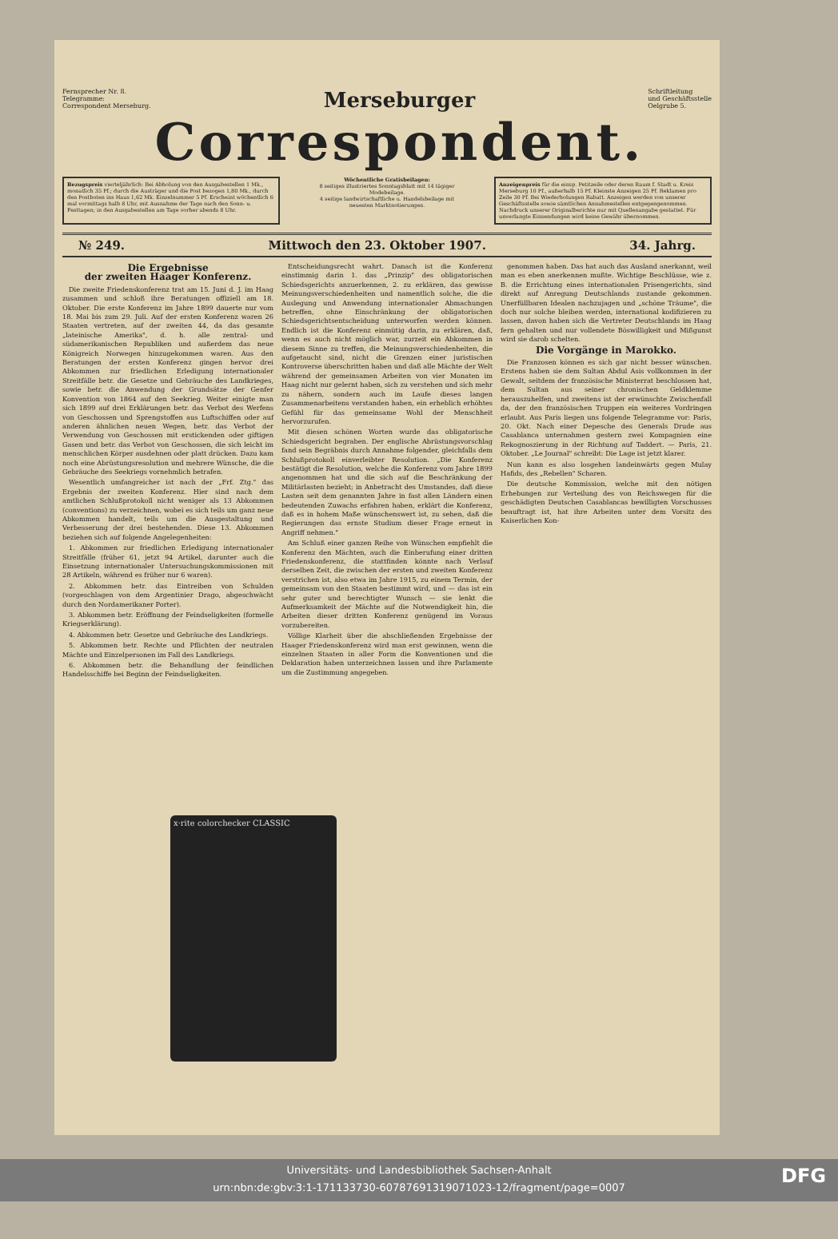Fernsprecher Nr. 8.
Telegramme:
Correspondent Merseburg.
Merseburger
Correspondent.
Schriftleitung
und Geschäftsstelle
Oelgrube 5.
Bezugspreis vierteljährlich: Bei Abholung von den Ausgabestellen 1 Mk., monatlich 35 Pf.; durch die Austräger und die Post bezogen 1,80 Mk., durch den Postboten ins Haus 1,62 Mk. Einzelnummer 5 Pf. Erscheint wöchentlich 6 mal vormittags halb 8 Uhr, mit Ausnahme der Tage nach den Sonn- u. Festtagen; in den Ausgabestellen am Tage vorher abends 8 Uhr.
Wöchentliche Gratisbeilagen:
8 seitiges illustriertes Sonntagsblatt mit 14 tägiger Modebeilage.
4 seitige landwirtschaftliche u. Handelsbeilage mit neuesten Marktnotierungen.
Anzeigenpreis für die einsp. Petitzeile oder deren Raum f. Stadt u. Kreis Merseburg 10 Pf., außerhalb 15 Pf. Kleinste Anzeigen 25 Pf. Reklamen pro Zeile 30 Pf. Bei Wiederholungen Rabatt. Anzeigen werden von unserer Geschäftsstelle sowie sämtlichen Annahmestellen entgegengenommen. Nachdruck unserer Originalberichte nur mit Quellenangabe gestattet. Für unverlangte Einsendungen wird keine Gewähr übernommen.
№ 249. Mittwoch den 23. Oktober 1907. 34. Jahrg.
Die Ergebnisse
der zweiten Haager Konferenz.
Die zweite Friedenskonferenz trat am 15. Juni d. J. im Haag zusammen und schloß ihre Beratungen offiziell am 18. Oktober. Die erste Konferenz im Jahre 1899 dauerte nur vom 18. Mai bis zum 29. Juli. Auf der ersten Konferenz waren 26 Staaten vertreten, auf der zweiten 44, da das gesamte „lateinische Amerika", d. h. alle zentral- und südamerikanischen Republiken und außerdem das neue Königreich Norwegen hinzugekommen waren. Aus den Beratungen der ersten Konferenz gingen hervor drei Abkommen zur friedlichen Erledigung internationaler Streitfälle betr. die Gesetze und Gebräuche des Landkrieges, sowie betr. die Anwendung der Grundsätze der Genfer Konvention von 1864 auf den Seekrieg. Weiter einigte man sich 1899 auf drei Erklärungen betr. das Verbot des Werfens von Geschossen und Sprengstoffen aus Luftschiffen oder auf anderen ähnlichen neuen Wegen, betr. das Verbot der Verwendung von Geschossen mit erstickenden oder giftigen Gasen und betr. das Verbot von Geschossen, die sich leicht im menschlichen Körper ausdehnen oder platt drücken. Dazu kam noch eine Abrüstungsresolution und mehrere Wünsche, die die Gebräuche des Seekriegs vornehmlich betrafen.
Wesentlich umfangreicher ist nach der „Frf. Ztg." das Ergebnis der zweiten Konferenz. Hier sind nach dem amtlichen Schlußprotokoll nicht weniger als 13 Abkommen (conventions) zu verzeichnen, wobei es sich teils um ganz neue Abkommen handelt, teils um die Ausgestaltung und Verbesserung der drei bestehenden. Diese 13. Abkommen beziehen sich auf folgende Angelegenheiten:
1. Abkommen zur friedlichen Erledigung internationaler Streitfälle (früher 61, jetzt 94 Artikel, darunter auch die Einsetzung internationaler Untersuchungskommissionen mit 28 Artikeln, während es früher nur 6 waren).
2. Abkommen betr. das Eintreiben von Schulden (vorgeschlagen von dem Argentinier Drago, abgeschwächt durch den Nordamerikaner Porter).
3. Abkommen betr. Eröffnung der Feindseligkeiten (formelle Kriegserklärung).
4. Abkommen betr. Gesetze und Gebräuche des Landkriegs.
5. Abkommen betr. Rechte und Pflichten der neutralen Mächte und Einzelpersonen im Fall des Landkriegs.
6. Abkommen betr. die Behandlung der feindlichen Handelsschiffe bei Beginn der Feindseligkeiten.
Entscheidungsrecht wahrt. Danach ist die Konferenz einstimmig darin 1. das „Prinzip" des obligatorischen Schiedsgerichts anzuerkennen, 2. zu erklären, das gewisse Meinungsverschiedenheiten und namentlich solche, die die Auslegung und Anwendung internationaler Abmachungen betreffen, ohne Einschränkung der obligatorischen Schiedsgerichtsentscheidung unterworfen werden können. Endlich ist die Konferenz einmütig darin, zu erklären, daß, wenn es auch nicht möglich war, zurzeit ein Abkommen in diesem Sinne zu treffen, die Meinungsverschiedenheiten, die aufgetaucht sind, nicht die Grenzen einer juristischen Kontroverse überschritten haben und daß alle Mächte der Welt während der gemeinsamen Arbeiten von vier Monaten im Haag nicht nur gelernt haben, sich zu verstehen und sich mehr zu nähern, sondern auch im Laufe dieses langen Zusammenarbeitens verstanden haben, ein erheblich erhöhtes Gefühl für das gemeinsame Wohl der Menschheit hervorzurufen.
Mit diesen schönen Worten wurde das obligatorische Schiedsgericht begraben. Der englische Abrüstungsvorschlag fand sein Begräbnis durch Annahme folgender, gleichfalls dem Schlußprotokoll einverleibter Resolution. „Die Konferenz bestätigt die Resolution, welche die Konferenz vom Jahre 1899 angenommen hat und die sich auf die Beschränkung der Militärlasten bezieht; in Anbetracht des Umstandes, daß diese Lasten seit dem genannten Jahre in fast allen Ländern einen bedeutenden Zuwachs erfahren haben, erklärt die Konferenz, daß es in hohem Maße wünschenswert ist, zu sehen, daß die Regierungen das ernste Studium dieser Frage erneut in Angriff nehmen."
Am Schluß einer ganzen Reihe von Wünschen empfiehlt die Konferenz den Mächten, auch die Einberufung einer dritten Friedenskonferenz, die stattfinden könnte nach Verlauf derselben Zeit, die zwischen der ersten und zweiten Konferenz verstrichen ist, also etwa im Jahre 1915, zu einem Termin, der gemeinsam von den Staaten bestimmt wird, und — das ist ein sehr guter und berechtigter Wunsch — sie lenkt die Aufmerksamkeit der Mächte auf die Notwendigkeit hin, die Arbeiten dieser dritten Konferenz genügend im Voraus vorzubereiten.
Völlige Klarheit über die abschließenden Ergebnisse der Haager Friedenskonferenz wird man erst gewinnen, wenn die einzelnen Staaten in aller Form die Konventionen und die Deklaration haben unterzeichnen lassen und ihre Parlamente um die Zustimmung angegeben.
genommen haben. Das hat auch das Ausland anerkannt, weil man es eben anerkennen mußte. Wichtige Beschlüsse, wie z. B. die Errichtung eines internationalen Prisengerichts, sind direkt auf Anregung Deutschlands zustande gekommen. Unerfüllbaren Idealen nachzujagen und „schöne Träume", die doch nur solche bleiben werden, international kodifizieren zu lassen, davon haben sich die Vertreter Deutschlands im Haag fern gehalten und nur vollendete Böswilligkeit und Mißgunst wird sie darob schelten.
Die Vorgänge in Marokko.
Die Franzosen können es sich gar nicht besser wünschen. Erstens haben sie dem Sultan Abdul Asis vollkommen in der Gewalt, seitdem der französische Ministerrat beschlossen hat, dem Sultan aus seiner chronischen Geldklemme herauszuhelfen, und zweitens ist der erwünschte Zwischenfall da, der den französischen Truppen ein weiteres Vordringen erlaubt. Aus Paris liegen uns folgende Telegramme vor: Paris, 20. Okt. Nach einer Depesche des Generals Drude aus Casablanca unternahmen gestern zwei Kompagnien eine Rekognoszierung in der Richtung auf Taddert. — Paris, 21. Oktober. „Le Journal" schreibt: Die Lage ist jetzt klarer.
Nun kann es also losgehen landeinwärts gegen Mulay Hafids, des „Rebellen" Scharen.
Die deutsche Kommission, welche mit den nötigen Erhebungen zur Verteilung des von Reichswegen für die geschädigten Deutschen Casablancas bewilligten Vorschusses beauftragt ist, hat ihre Arbeiten unter dem Vorsitz des Kaiserlichen Kon-
x·rite colorchecker CLASSIC
Universitäts- und Landesbibliothek Sachsen-Anhalt
urn:nbn:de:gbv:3:1-171133730-60787691319071023-12/fragment/page=0007
DFG